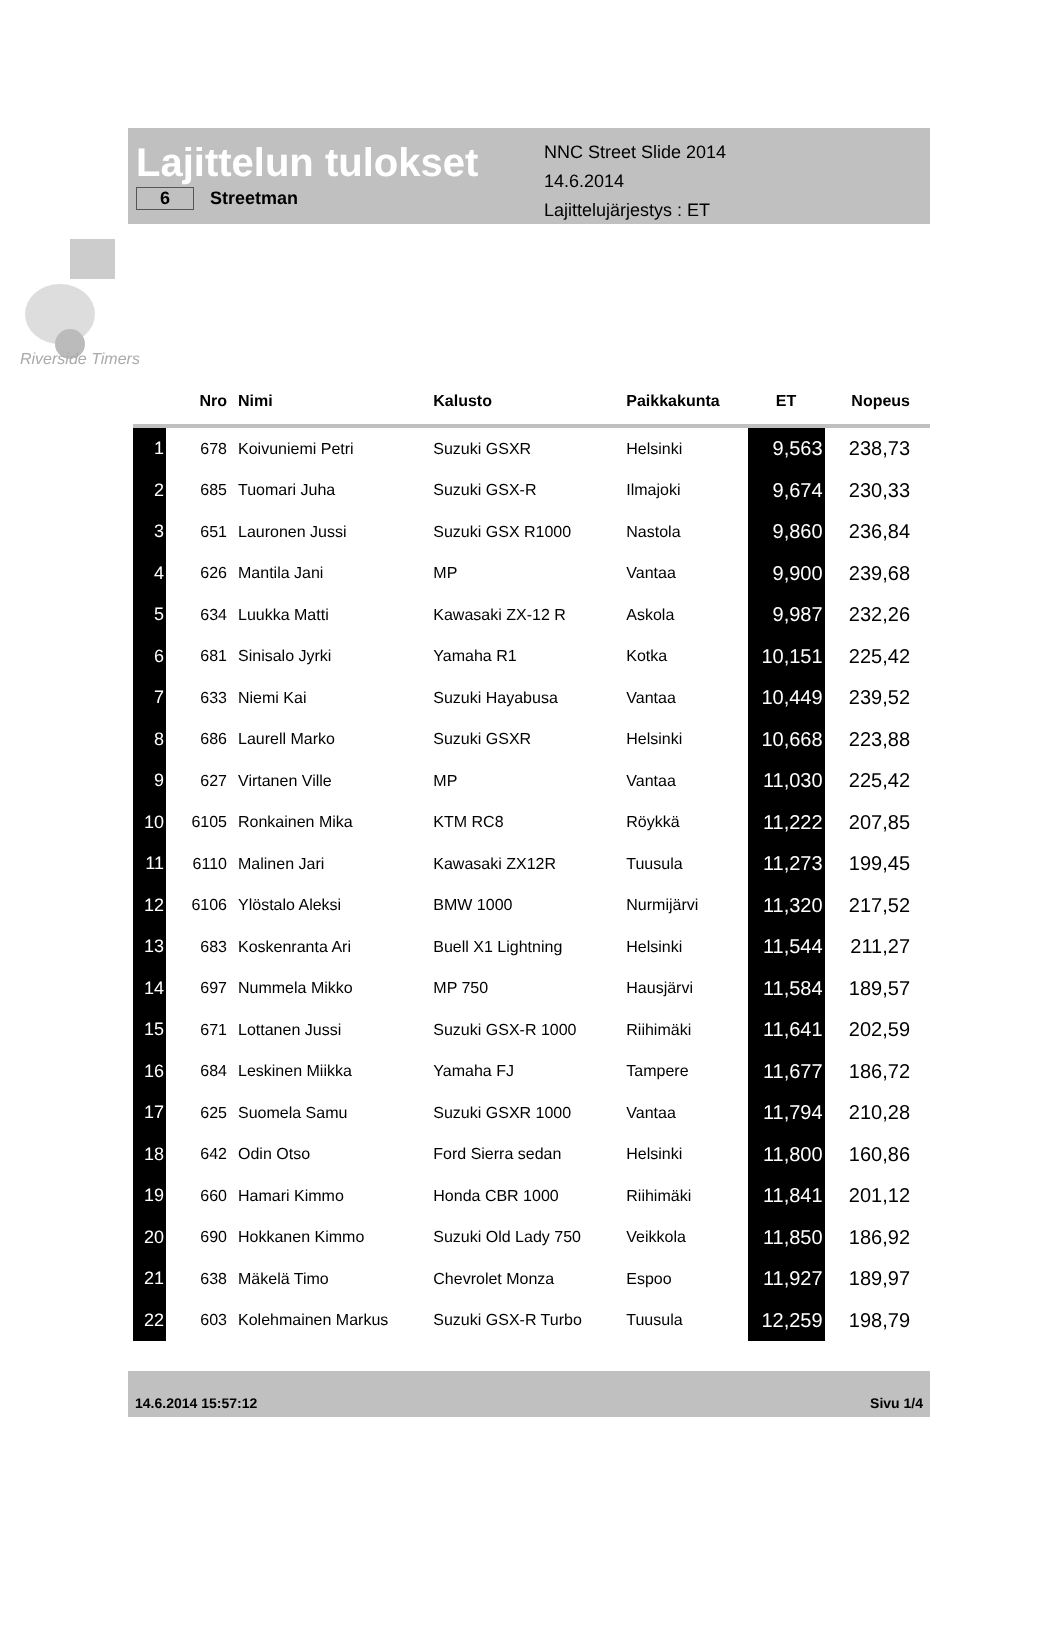Lajittelun tulokset
6 Streetman
NNC Street Slide 2014
14.6.2014
Lajittelujärjestys : ET
Riverside Timers
| | Nro | Nimi | Kalusto | Paikkakunta | ET | Nopeus |
| --- | --- | --- | --- | --- | --- | --- |
| 1 | 678 | Koivuniemi Petri | Suzuki GSXR | Helsinki | 9,563 | 238,73 |
| 2 | 685 | Tuomari Juha | Suzuki GSX-R | Ilmajoki | 9,674 | 230,33 |
| 3 | 651 | Lauronen Jussi | Suzuki GSX R1000 | Nastola | 9,860 | 236,84 |
| 4 | 626 | Mantila Jani | MP | Vantaa | 9,900 | 239,68 |
| 5 | 634 | Luukka Matti | Kawasaki ZX-12 R | Askola | 9,987 | 232,26 |
| 6 | 681 | Sinisalo Jyrki | Yamaha R1 | Kotka | 10,151 | 225,42 |
| 7 | 633 | Niemi Kai | Suzuki Hayabusa | Vantaa | 10,449 | 239,52 |
| 8 | 686 | Laurell Marko | Suzuki GSXR | Helsinki | 10,668 | 223,88 |
| 9 | 627 | Virtanen Ville | MP | Vantaa | 11,030 | 225,42 |
| 10 | 6105 | Ronkainen Mika | KTM RC8 | Röykkä | 11,222 | 207,85 |
| 11 | 6110 | Malinen Jari | Kawasaki ZX12R | Tuusula | 11,273 | 199,45 |
| 12 | 6106 | Ylöstalo Aleksi | BMW 1000 | Nurmijärvi | 11,320 | 217,52 |
| 13 | 683 | Koskenranta Ari | Buell X1 Lightning | Helsinki | 11,544 | 211,27 |
| 14 | 697 | Nummela Mikko | MP 750 | Hausjärvi | 11,584 | 189,57 |
| 15 | 671 | Lottanen Jussi | Suzuki GSX-R 1000 | Riihimäki | 11,641 | 202,59 |
| 16 | 684 | Leskinen Miikka | Yamaha FJ | Tampere | 11,677 | 186,72 |
| 17 | 625 | Suomela Samu | Suzuki GSXR 1000 | Vantaa | 11,794 | 210,28 |
| 18 | 642 | Odin Otso | Ford Sierra sedan | Helsinki | 11,800 | 160,86 |
| 19 | 660 | Hamari Kimmo | Honda CBR 1000 | Riihimäki | 11,841 | 201,12 |
| 20 | 690 | Hokkanen Kimmo | Suzuki Old Lady 750 | Veikkola | 11,850 | 186,92 |
| 21 | 638 | Mäkelä Timo | Chevrolet Monza | Espoo | 11,927 | 189,97 |
| 22 | 603 | Kolehmainen Markus | Suzuki GSX-R Turbo | Tuusula | 12,259 | 198,79 |
14.6.2014 15:57:12 Sivu 1/4